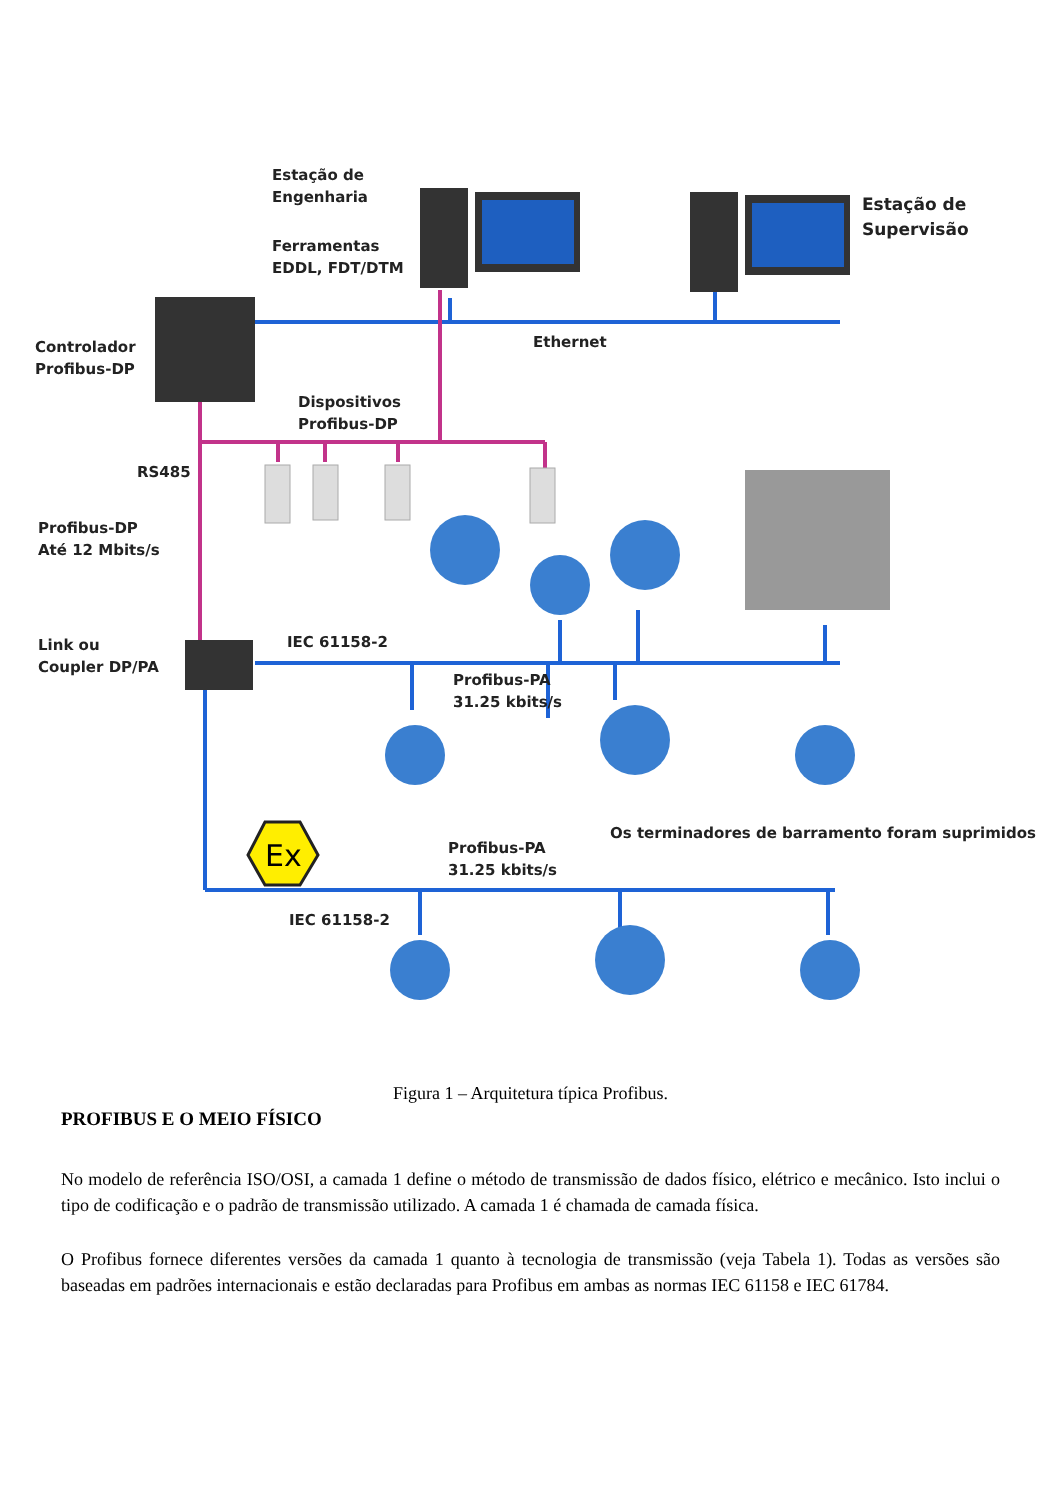Ex
Estação de
Engenharia
Ferramentas
EDDL, FDT/DTM
Estação de
Supervisão
Controlador
Profibus-DP
Ethernet
Dispositivos
Profibus-DP
RS485
Profibus-DP
Até 12 Mbits/s
Link ou
Coupler DP/PA
IEC 61158-2
Profibus-PA
31.25 kbits/s
Os terminadores de barramento foram suprimidos
Profibus-PA
31.25 kbits/s
IEC 61158-2
Figura 1 – Arquitetura típica Profibus.
PROFIBUS E O MEIO FÍSICO
No modelo de referência ISO/OSI, a camada 1 define o método de transmissão de dados físico, elétrico e mecânico. Isto inclui o tipo de codificação e o padrão de transmissão utilizado. A camada 1 é chamada de camada física.
O Profibus fornece diferentes versões da camada 1 quanto à tecnologia de transmissão (veja Tabela 1). Todas as versões são baseadas em padrões internacionais e estão declaradas para Profibus em ambas as normas IEC 61158 e IEC 61784.